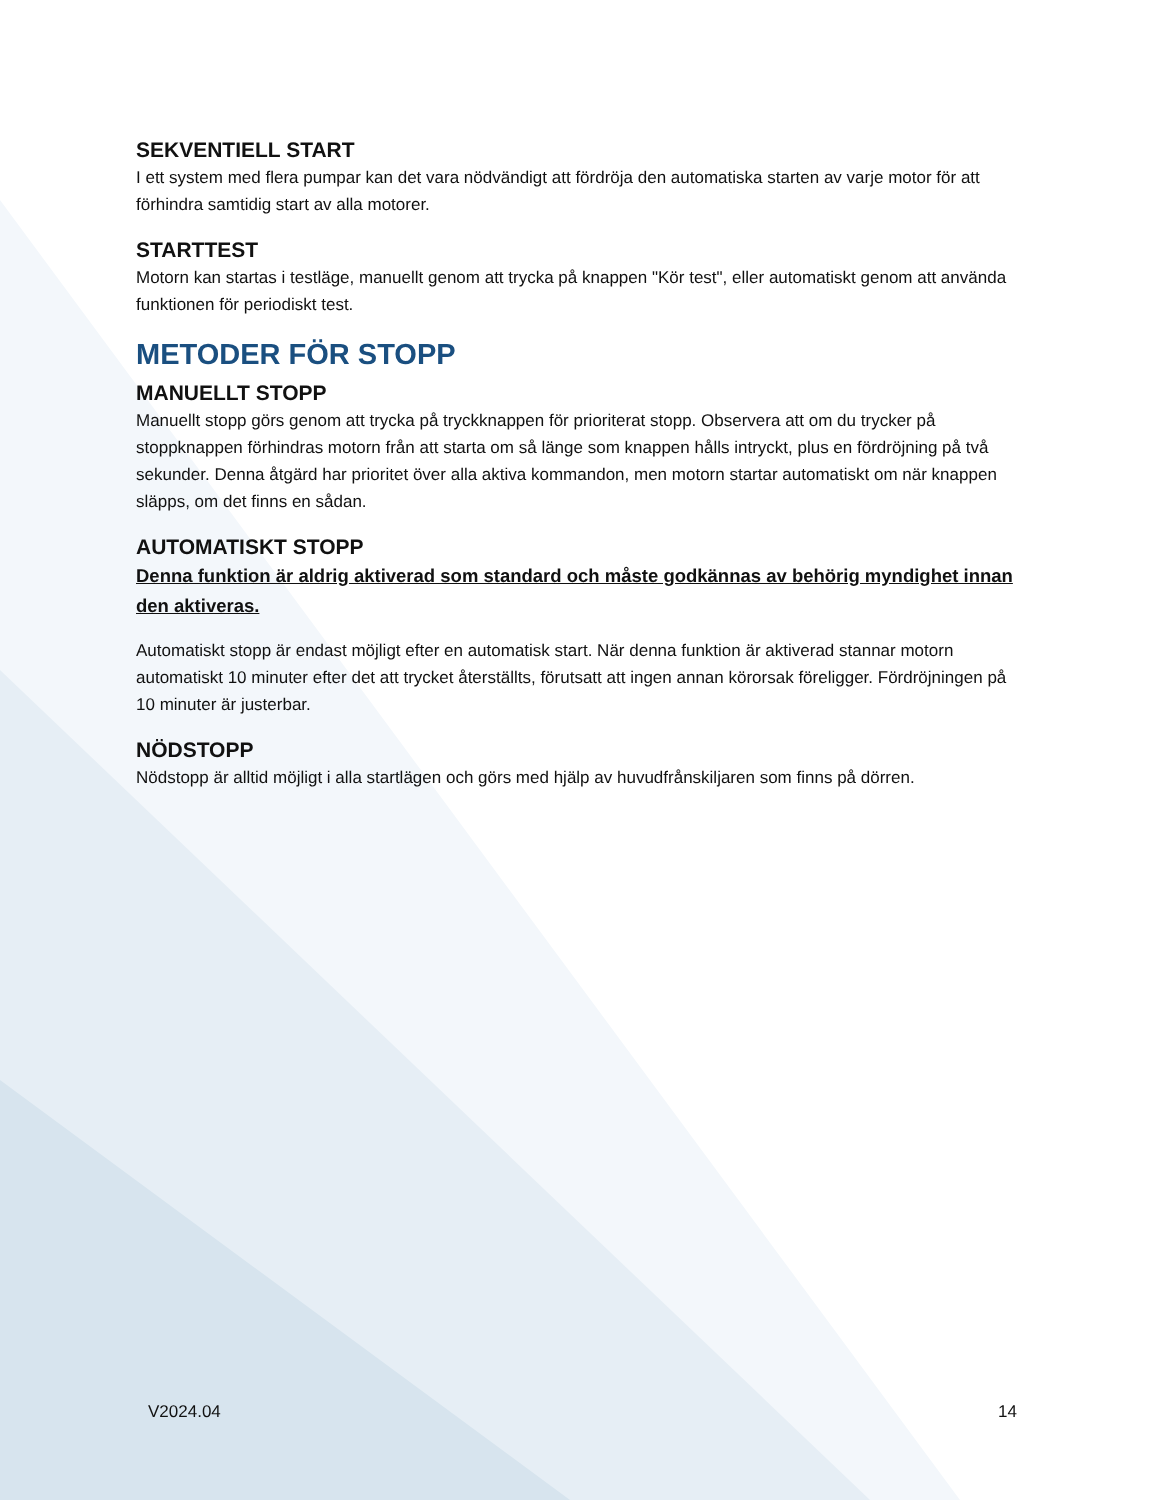SEKVENTIELL START
I ett system med flera pumpar kan det vara nödvändigt att fördröja den automatiska starten av varje motor för att förhindra samtidig start av alla motorer.
STARTTEST
Motorn kan startas i testläge, manuellt genom att trycka på knappen "Kör test", eller automatiskt genom att använda funktionen för periodiskt test.
METODER FÖR STOPP
MANUELLT STOPP
Manuellt stopp görs genom att trycka på tryckknappen för prioriterat stopp. Observera att om du trycker på stoppknappen förhindras motorn från att starta om så länge som knappen hålls intryckt, plus en fördröjning på två sekunder. Denna åtgärd har prioritet över alla aktiva kommandon, men motorn startar automatiskt om när knappen släpps, om det finns en sådan.
AUTOMATISKT STOPP
Denna funktion är aldrig aktiverad som standard och måste godkännas av behörig myndighet innan den aktiveras.
Automatiskt stopp är endast möjligt efter en automatisk start. När denna funktion är aktiverad stannar motorn automatiskt 10 minuter efter det att trycket återställts, förutsatt att ingen annan körorsak föreligger. Fördröjningen på 10 minuter är justerbar.
NÖDSTOPP
Nödstopp är alltid möjligt i alla startlägen och görs med hjälp av huvudfrånskiljaren som finns på dörren.
V2024.04 14